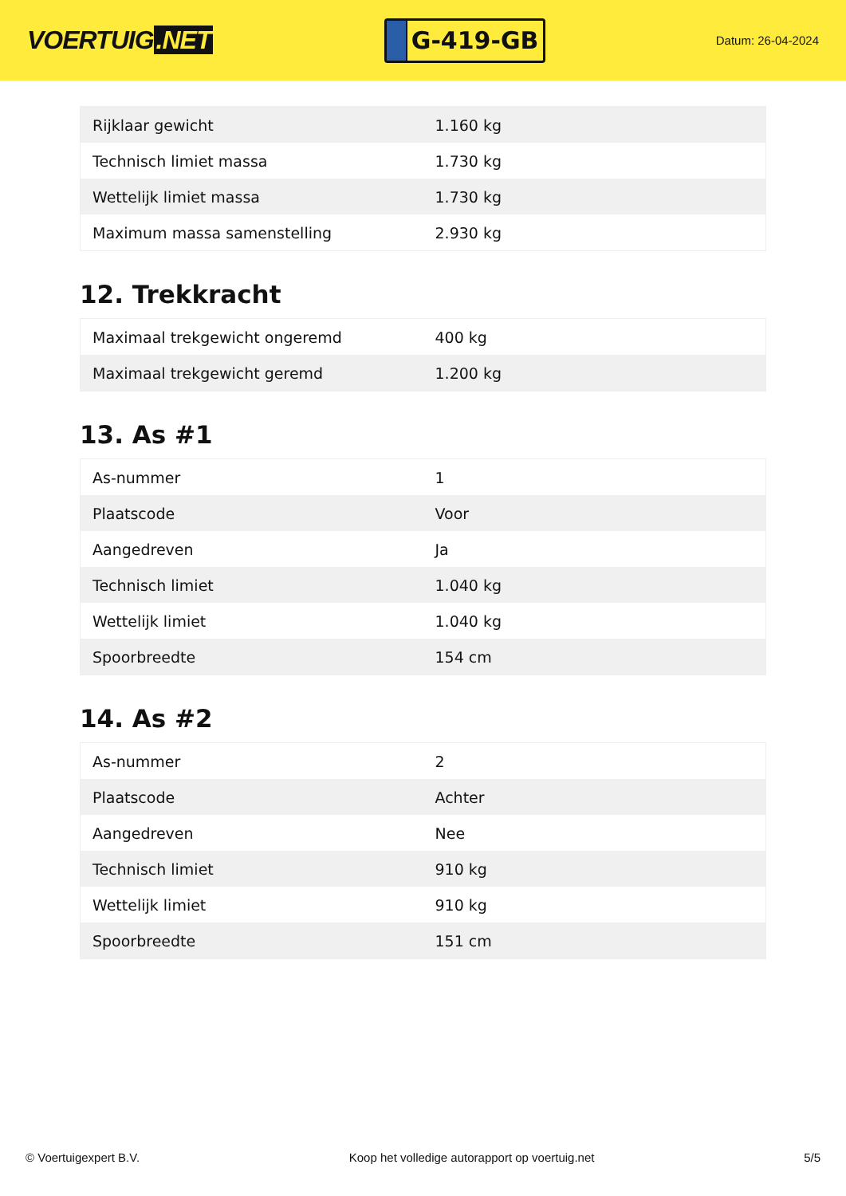VOERTUIG.NET
G-419-GB
Datum: 26-04-2024
| Rijklaar gewicht | 1.160 kg |
| Technisch limiet massa | 1.730 kg |
| Wettelijk limiet massa | 1.730 kg |
| Maximum massa samenstelling | 2.930 kg |
12. Trekkracht
| Maximaal trekgewicht ongeremd | 400 kg |
| Maximaal trekgewicht geremd | 1.200 kg |
13. As #1
| As-nummer | 1 |
| Plaatscode | Voor |
| Aangedreven | Ja |
| Technisch limiet | 1.040 kg |
| Wettelijk limiet | 1.040 kg |
| Spoorbreedte | 154 cm |
14. As #2
| As-nummer | 2 |
| Plaatscode | Achter |
| Aangedreven | Nee |
| Technisch limiet | 910 kg |
| Wettelijk limiet | 910 kg |
| Spoorbreedte | 151 cm |
© Voertuigexpert B.V. Koop het volledige autorapport op voertuig.net 5/5